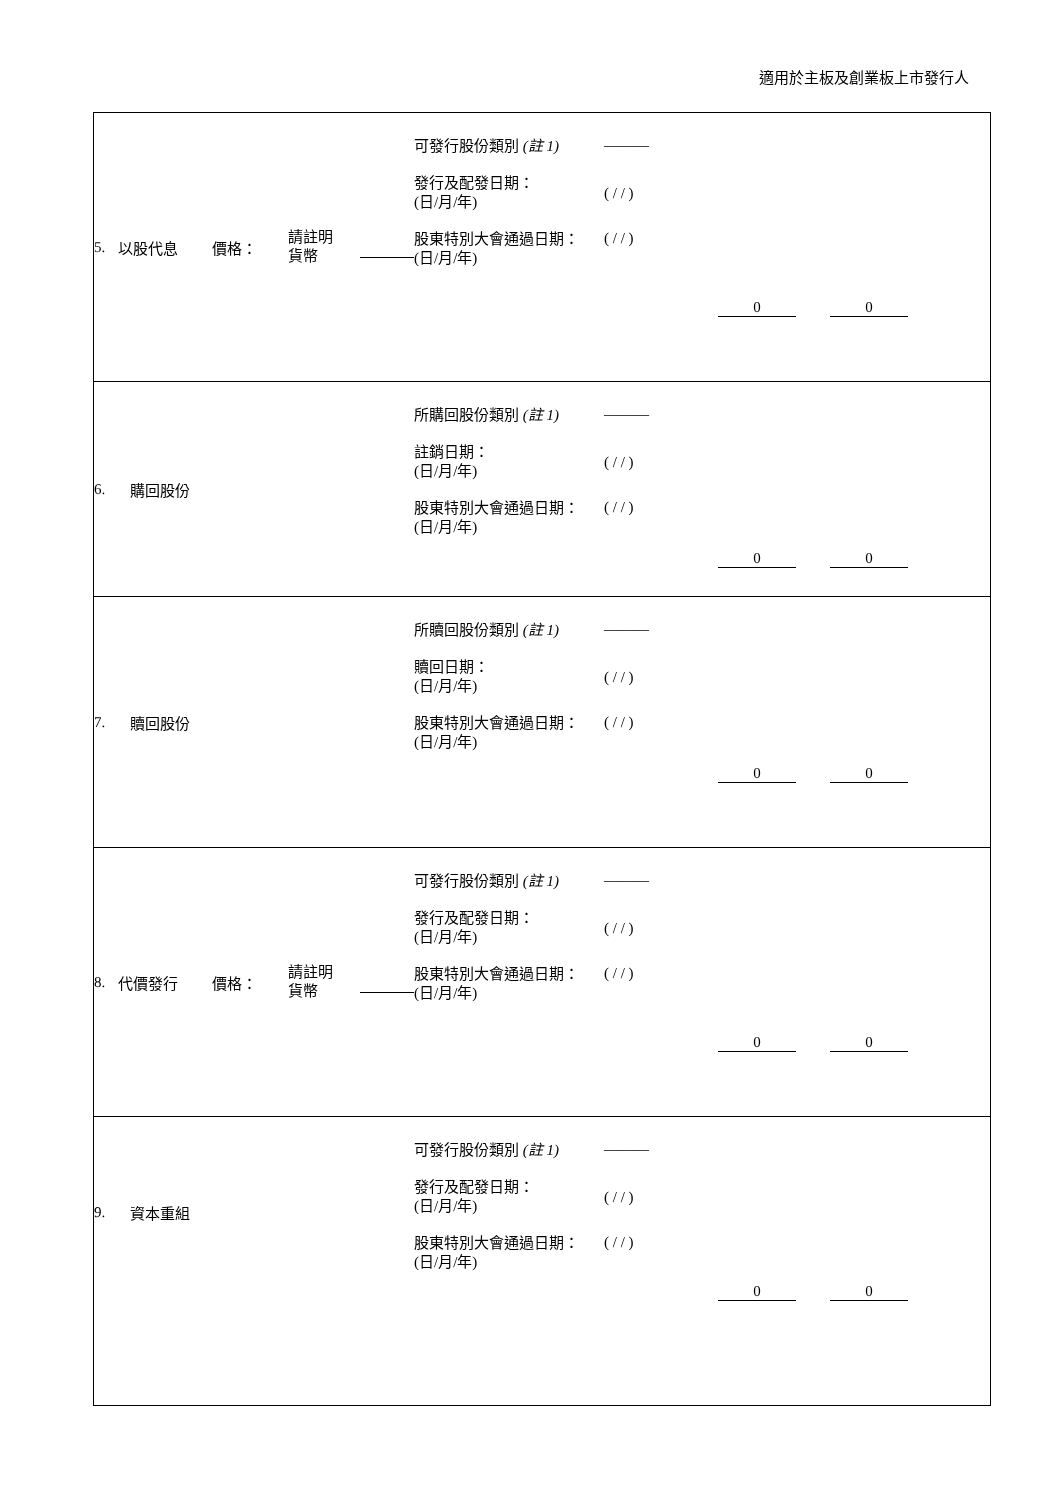適用於主板及創業板上市發行人
5. 以股代息
價格： 請註明
貨幣
可發行股份類別 (註 1) ———
發行及配發日期：
(日/月/年) ( / / )
股東特別大會通過日期：
(日/月/年) ( / / )
0 0
6. 購回股份
所購回股份類別 (註 1) ———
註銷日期：
(日/月/年) ( / / )
股東特別大會通過日期：
(日/月/年) ( / / )
0 0
7. 贖回股份
所贖回股份類別 (註 1) ———
贖回日期：
(日/月/年) ( / / )
股東特別大會通過日期：
(日/月/年) ( / / )
0 0
8. 代價發行
價格： 請註明
貨幣
可發行股份類別 (註 1) ———
發行及配發日期：
(日/月/年) ( / / )
股東特別大會通過日期：
(日/月/年) ( / / )
0 0
9. 資本重組
可發行股份類別 (註 1) ———
發行及配發日期：
(日/月/年) ( / / )
股東特別大會通過日期：
(日/月/年) ( / / )
0 0